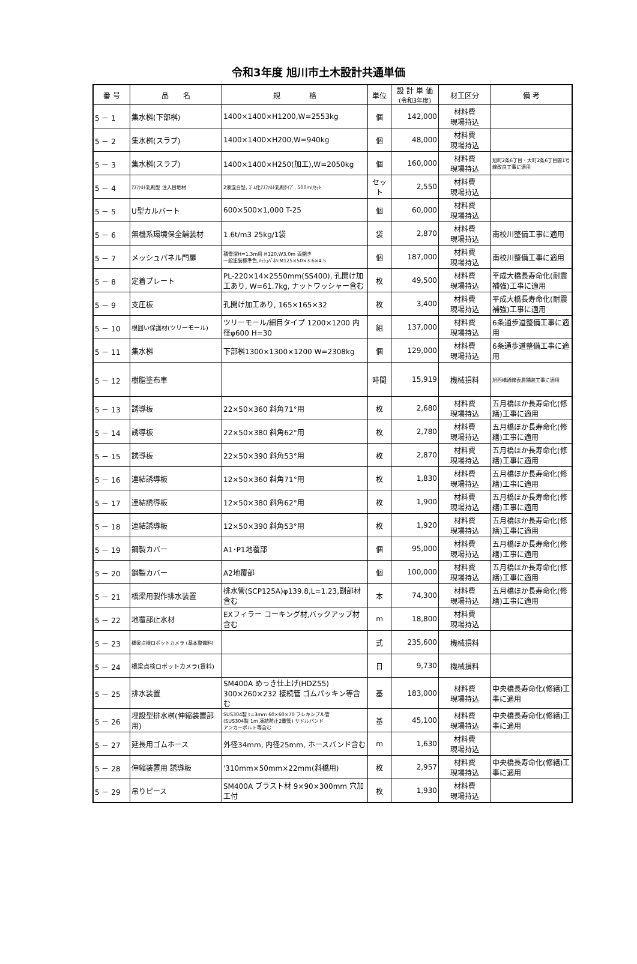令和3年度 旭川市土木設計共通単価
| 番 号 | 品 名 | 規 格 | 単位 | 設 計 単 価 (令和3年度) | 材工区分 | 備 考 |
| --- | --- | --- | --- | --- | --- | --- |
| 5 － 1 | 集水桝(下部桝) | 1400×1400×H1200,W=2553kg | 個 | 142,000 | 材料費 現場持込 | |
| 5 － 2 | 集水桝(スラブ) | 1400×1400×H200,W=940kg | 個 | 48,000 | 材料費 現場持込 | |
| 5 － 3 | 集水桝(スラブ) | 1400×1400×H250(加工),W=2050kg | 個 | 160,000 | 材料費 現場持込 | 旭町2条6丁目・大町2条6丁目間1号線改良工事に適用 |
| 5 － 4 | ｱｽﾌｧﾙﾄ乳剤型 注入目地材 | 2液混合型, ｺﾞﾑ化ｱｽﾌｧﾙﾄ乳剤ﾀｲﾌﾟ, 500ml/ｾｯﾄ | セット | 2,550 | 材料費 現場持込 | |
| 5 － 5 | U型カルバート | 600×500×1,000 T-25 | 個 | 60,000 | 材料費 現場持込 | |
| 5 － 6 | 無機系環境保全舗装材 | 1.6t/m3 25kg/1袋 | 袋 | 2,870 | 材料費 現場持込 | 南校川整備工事に適用 |
| 5 － 7 | メッシュパネル門扉 | 積雪深H=1.3m用 H120,W3.0m 両開き 一般塗装標準色,ﾒｯｼｭﾊﾟﾈﾙ:M125×50×3.6×4.5 | 個 | 187,000 | 材料費 現場持込 | 南校川整備工事に適用 |
| 5 － 8 | 定着プレート | PL-220×14×2550mm(SS400), 孔開け加工あり, W=61.7kg, ナットワッシャー含む | 枚 | 49,500 | 材料費 現場持込 | 平成大橋長寿命化(耐震補強)工事に適用 |
| 5 － 9 | 支圧板 | 孔開け加工あり, 165×165×32 | 枚 | 3,400 | 材料費 現場持込 | 平成大橋長寿命化(耐震補強)工事に適用 |
| 5 － 10 | 根囲い保護材(ツリーモール) | ツリーモール/細目タイプ 1200×1200 内径φ600 H=30 | 組 | 137,000 | 材料費 現場持込 | 6条通歩道整備工事に適用 |
| 5 － 11 | 集水桝 | 下部桝1300×1300×1200 W=2308kg | 個 | 129,000 | 材料費 現場持込 | 6条通歩道整備工事に適用 |
| 5 － 12 | 樹脂塗布車 | | 時間 | 15,919 | 機械損料 | 旭西橋通線表層舗装工事に適用 |
| 5 － 13 | 誘導板 | 22×50×360 斜角71°用 | 枚 | 2,680 | 材料費 現場持込 | 五月橋ほか長寿命化(修繕)工事に適用 |
| 5 － 14 | 誘導板 | 22×50×380 斜角62°用 | 枚 | 2,780 | 材料費 現場持込 | 五月橋ほか長寿命化(修繕)工事に適用 |
| 5 － 15 | 誘導板 | 22×50×390 斜角53°用 | 枚 | 2,870 | 材料費 現場持込 | 五月橋ほか長寿命化(修繕)工事に適用 |
| 5 － 16 | 連結誘導板 | 12×50×360 斜角71°用 | 枚 | 1,830 | 材料費 現場持込 | 五月橋ほか長寿命化(修繕)工事に適用 |
| 5 － 17 | 連結誘導板 | 12×50×380 斜角62°用 | 枚 | 1,900 | 材料費 現場持込 | 五月橋ほか長寿命化(修繕)工事に適用 |
| 5 － 18 | 連結誘導板 | 12×50×390 斜角53°用 | 枚 | 1,920 | 材料費 現場持込 | 五月橋ほか長寿命化(修繕)工事に適用 |
| 5 － 19 | 鋼製カバー | A1･P1地覆部 | 個 | 95,000 | 材料費 現場持込 | 五月橋ほか長寿命化(修繕)工事に適用 |
| 5 － 20 | 鋼製カバー | A2地覆部 | 個 | 100,000 | 材料費 現場持込 | 五月橋ほか長寿命化(修繕)工事に適用 |
| 5 － 21 | 橋梁用製作排水装置 | 排水管(SCP125A)φ139.8,L=1.23,副部材含む | 本 | 74,300 | 材料費 現場持込 | 五月橋ほか長寿命化(修繕)工事に適用 |
| 5 － 22 | 地覆部止水材 | EXフィラー コーキング材,バックアップ材含む | m | 18,800 | 材料費 現場持込 | |
| 5 － 23 | 橋梁点検ロボットカメラ (基本整備料) | | 式 | 235,600 | 機械損料 | |
| 5 － 24 | 橋梁点検ロボットカメラ(賃料) | | 日 | 9,730 | 機械損料 | |
| 5 － 25 | 排水装置 | SM400A めっき仕上げ(HDZ55) 300×260×232 接続管 ゴムパッキン等含む | 基 | 183,000 | 材料費 現場持込 | 中央橋長寿命化(修繕)工事に適用 |
| 5 － 26 | 埋設型排水桝(伸縮装置部用) | SUS304製 t=3mm 60×60×70 フレキシブル管 (SUS304製 1m 凍結防止2重管) サドルバンド アンカーボルト等含む | 基 | 45,100 | 材料費 現場持込 | 中央橋長寿命化(修繕)工事に適用 |
| 5 － 27 | 延長用ゴムホース | 外径34mm, 内径25mm, ホースバンド含む | m | 1,630 | 材料費 現場持込 | |
| 5 － 28 | 伸縮装置用 誘導板 | '310mm×50mm×22mm(斜橋用) | 枚 | 2,957 | 材料費 現場持込 | 中央橋長寿命化(修繕)工事に適用 |
| 5 － 29 | 吊りピース | SM400A ブラスト材 9×90×300mm 穴加工付 | 枚 | 1,930 | 材料費 現場持込 | |